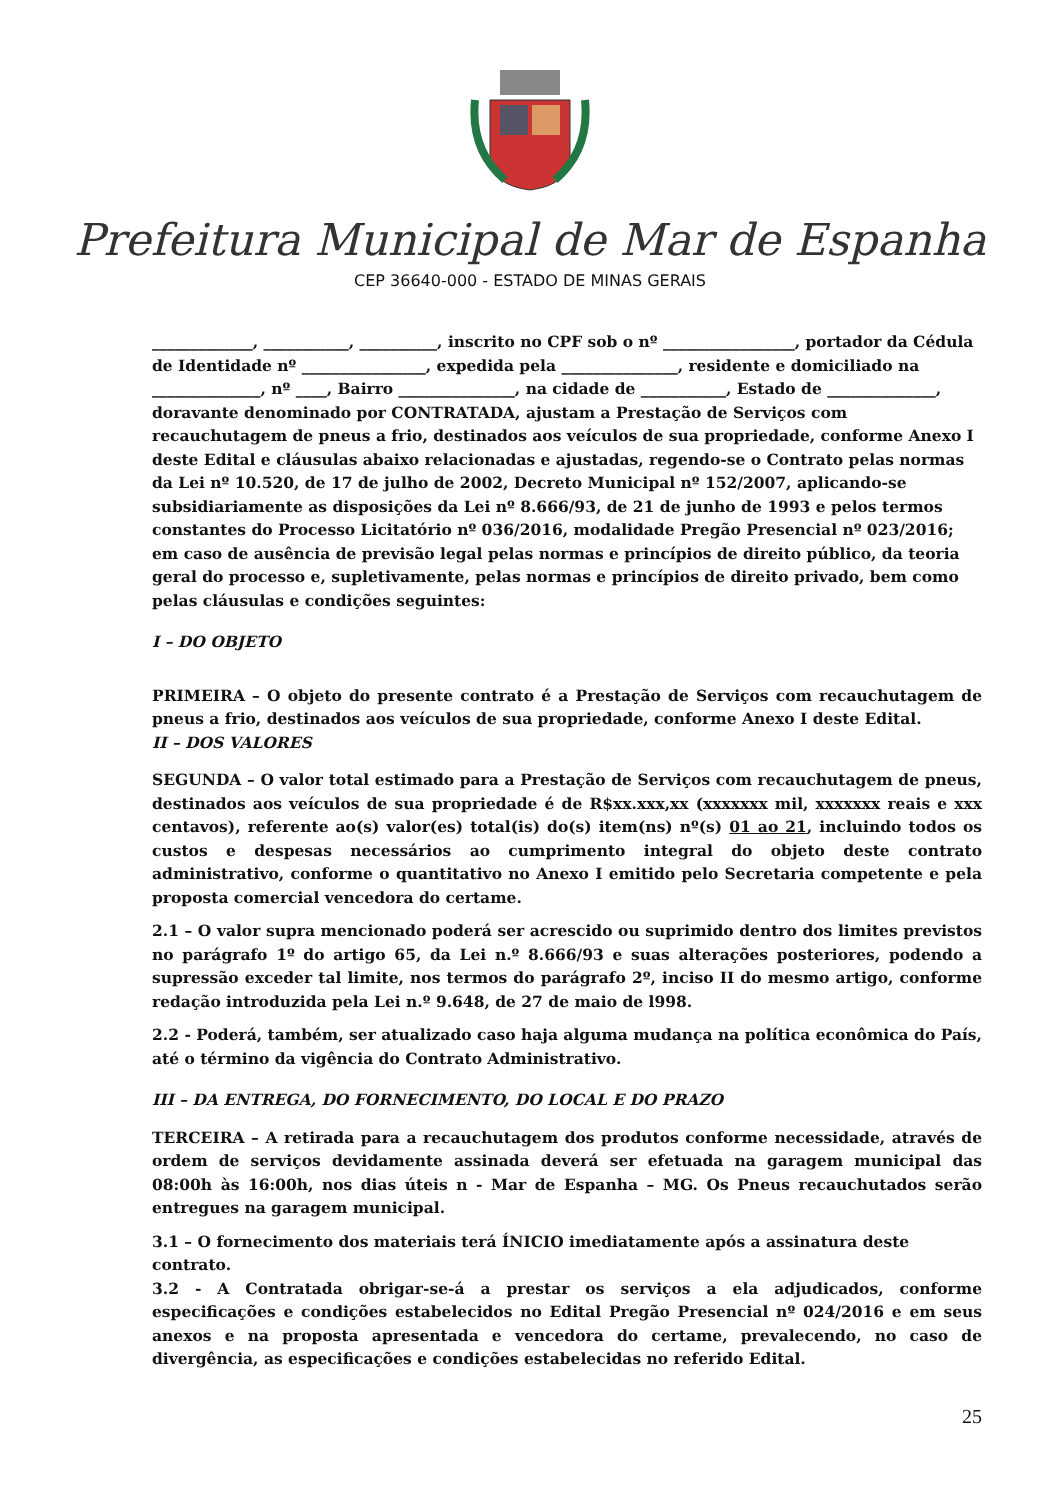Prefeitura Municipal de Mar de Espanha
CEP 36640-000 - ESTADO DE MINAS GERAIS
_____________, ___________, __________, inscrito no CPF sob o nº _________________, portador da Cédula de Identidade nº ________________, expedida pela _______________, residente e domiciliado na ______________, nº ____, Bairro _______________, na cidade de ___________, Estado de ______________, doravante denominado por CONTRATADA, ajustam a Prestação de Serviços com recauchutagem de pneus a frio, destinados aos veículos de sua propriedade, conforme Anexo I deste Edital e cláusulas abaixo relacionadas e ajustadas, regendo-se o Contrato pelas normas da Lei nº 10.520, de 17 de julho de 2002, Decreto Municipal nº 152/2007, aplicando-se subsidiariamente as disposições da Lei nº 8.666/93, de 21 de junho de 1993 e pelos termos constantes do Processo Licitatório nº 036/2016, modalidade Pregão Presencial nº 023/2016; em caso de ausência de previsão legal pelas normas e princípios de direito público, da teoria geral do processo e, supletivamente, pelas normas e princípios de direito privado, bem como pelas cláusulas e condições seguintes:
I – DO OBJETO
PRIMEIRA – O objeto do presente contrato é a Prestação de Serviços com recauchutagem de pneus a frio, destinados aos veículos de sua propriedade, conforme Anexo I deste Edital.
II – DOS VALORES
SEGUNDA – O valor total estimado para a Prestação de Serviços com recauchutagem de pneus, destinados aos veículos de sua propriedade é de R$xx.xxx,xx (xxxxxxx mil, xxxxxxx reais e xxx centavos), referente ao(s) valor(es) total(is) do(s) item(ns) nº(s) 01 ao 21, incluindo todos os custos e despesas necessários ao cumprimento integral do objeto deste contrato administrativo, conforme o quantitativo no Anexo I emitido pelo Secretaria competente e pela proposta comercial vencedora do certame.
2.1 – O valor supra mencionado poderá ser acrescido ou suprimido dentro dos limites previstos no parágrafo 1º do artigo 65, da Lei n.º 8.666/93 e suas alterações posteriores, podendo a supressão exceder tal limite, nos termos do parágrafo 2º, inciso II do mesmo artigo, conforme redação introduzida pela Lei n.º 9.648, de 27 de maio de l998.
2.2 - Poderá, também, ser atualizado caso haja alguma mudança na política econômica do País, até o término da vigência do Contrato Administrativo.
III – DA ENTREGA, DO FORNECIMENTO, DO LOCAL E DO PRAZO
TERCEIRA – A retirada para a recauchutagem dos produtos conforme necessidade, através de ordem de serviços devidamente assinada deverá ser efetuada na garagem municipal das 08:00h às 16:00h, nos dias úteis n - Mar de Espanha – MG. Os Pneus recauchutados serão entregues na garagem municipal.
3.1 – O fornecimento dos materiais terá ÍNICIO imediatamente após a assinatura deste contrato.
3.2 - A Contratada obrigar-se-á a prestar os serviços a ela adjudicados, conforme especificações e condições estabelecidos no Edital Pregão Presencial nº 024/2016 e em seus anexos e na proposta apresentada e vencedora do certame, prevalecendo, no caso de divergência, as especificações e condições estabelecidas no referido Edital.
25